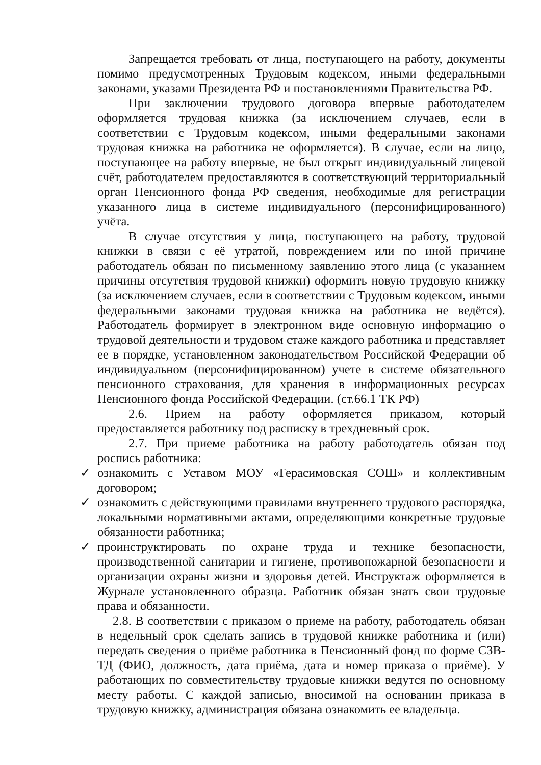Запрещается требовать от лица, поступающего на работу, документы помимо предусмотренных Трудовым кодексом, иными федеральными законами, указами Президента РФ и постановлениями Правительства РФ.
При заключении трудового договора впервые работодателем оформляется трудовая книжка (за исключением случаев, если в соответствии с Трудовым кодексом, иными федеральными законами трудовая книжка на работника не оформляется). В случае, если на лицо, поступающее на работу впервые, не был открыт индивидуальный лицевой счёт, работодателем предоставляются в соответствующий территориальный орган Пенсионного фонда РФ сведения, необходимые для регистрации указанного лица в системе индивидуального (персонифицированного) учёта.
В случае отсутствия у лица, поступающего на работу, трудовой книжки в связи с её утратой, повреждением или по иной причине работодатель обязан по письменному заявлению этого лица (с указанием причины отсутствия трудовой книжки) оформить новую трудовую книжку (за исключением случаев, если в соответствии с Трудовым кодексом, иными федеральными законами трудовая книжка на работника не ведётся). Работодатель формирует в электронном виде основную информацию о трудовой деятельности и трудовом стаже каждого работника и представляет ее в порядке, установленном законодательством Российской Федерации об индивидуальном (персонифицированном) учете в системе обязательного пенсионного страхования, для хранения в информационных ресурсах Пенсионного фонда Российской Федерации. (ст.66.1 ТК РФ)
2.6. Прием на работу оформляется приказом, который предоставляется работнику под расписку в трехдневный срок.
2.7. При приеме работника на работу работодатель обязан под роспись работника:
✓ ознакомить с Уставом МОУ «Герасимовская СОШ» и коллективным договором;
✓ ознакомить с действующими правилами внутреннего трудового распорядка, локальными нормативными актами, определяющими конкретные трудовые обязанности работника;
✓ проинструктировать по охране труда и технике безопасности, производственной санитарии и гигиене, противопожарной безопасности и организации охраны жизни и здоровья детей. Инструктаж оформляется в Журнале установленного образца. Работник обязан знать свои трудовые права и обязанности.
2.8. В соответствии с приказом о приеме на работу, работодатель обязан в недельный срок сделать запись в трудовой книжке работника и (или) передать сведения о приёме работника в Пенсионный фонд по форме СЗВ-ТД (ФИО, должность, дата приёма, дата и номер приказа о приёме). У работающих по совместительству трудовые книжки ведутся по основному месту работы. С каждой записью, вносимой на основании приказа в трудовую книжку, администрация обязана ознакомить ее владельца.